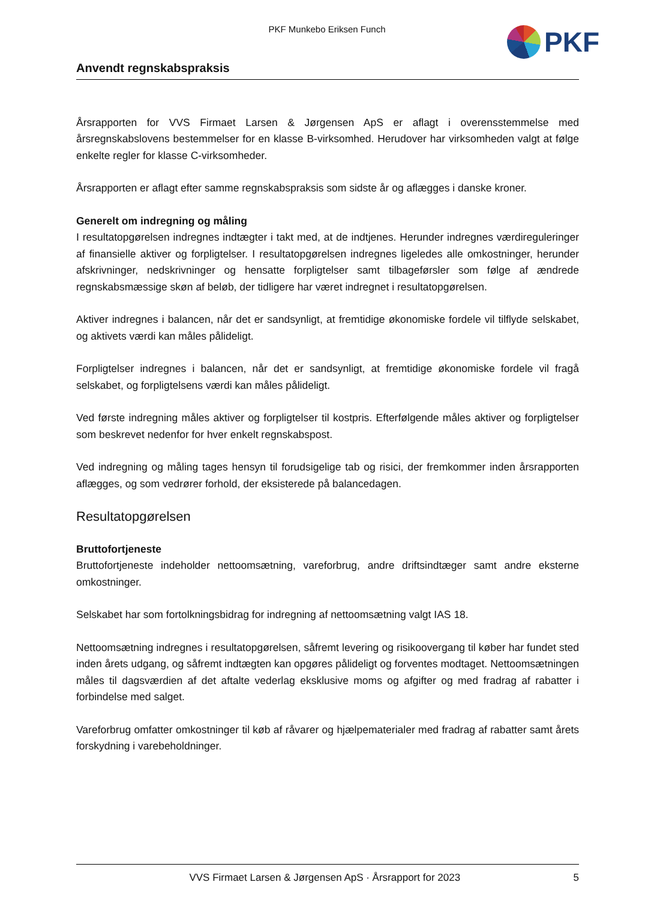PKF Munkebo Eriksen Funch PKF
Anvendt regnskabspraksis
Årsrapporten for VVS Firmaet Larsen & Jørgensen ApS er aflagt i overensstemmelse med årsregnskabslovens bestemmelser for en klasse B-virksomhed. Herudover har virksomheden valgt at følge enkelte regler for klasse C-virksomheder.
Årsrapporten er aflagt efter samme regnskabspraksis som sidste år og aflægges i danske kroner.
Generelt om indregning og måling
I resultatopgørelsen indregnes indtægter i takt med, at de indtjenes. Herunder indregnes værdireguleringer af finansielle aktiver og forpligtelser. I resultatopgørelsen indregnes ligeledes alle omkostninger, herunder afskrivninger, nedskrivninger og hensatte forpligtelser samt tilbageførsler som følge af ændrede regnskabsmæssige skøn af beløb, der tidligere har været indregnet i resultatopgørelsen.
Aktiver indregnes i balancen, når det er sandsynligt, at fremtidige økonomiske fordele vil tilflyde selskabet, og aktivets værdi kan måles pålideligt.
Forpligtelser indregnes i balancen, når det er sandsynligt, at fremtidige økonomiske fordele vil fragå selskabet, og forpligtelsens værdi kan måles pålideligt.
Ved første indregning måles aktiver og forpligtelser til kostpris. Efterfølgende måles aktiver og forpligtelser som beskrevet nedenfor for hver enkelt regnskabspost.
Ved indregning og måling tages hensyn til forudsigelige tab og risici, der fremkommer inden årsrapporten aflægges, og som vedrører forhold, der eksisterede på balancedagen.
Resultatopgørelsen
Bruttofortjeneste
Bruttofortjeneste indeholder nettoomsætning, vareforbrug, andre driftsindtæger samt andre eksterne omkostninger.
Selskabet har som fortolkningsbidrag for indregning af nettoomsætning valgt IAS 18.
Nettoomsætning indregnes i resultatopgørelsen, såfremt levering og risikoovergang til køber har fundet sted inden årets udgang, og såfremt indtægten kan opgøres pålideligt og forventes modtaget. Nettoomsætningen måles til dagsværdien af det aftalte vederlag eksklusive moms og afgifter og med fradrag af rabatter i forbindelse med salget.
Vareforbrug omfatter omkostninger til køb af råvarer og hjælpematerialer med fradrag af rabatter samt årets forskydning i varebeholdninger.
VVS Firmaet Larsen & Jørgensen ApS · Årsrapport for 2023 5